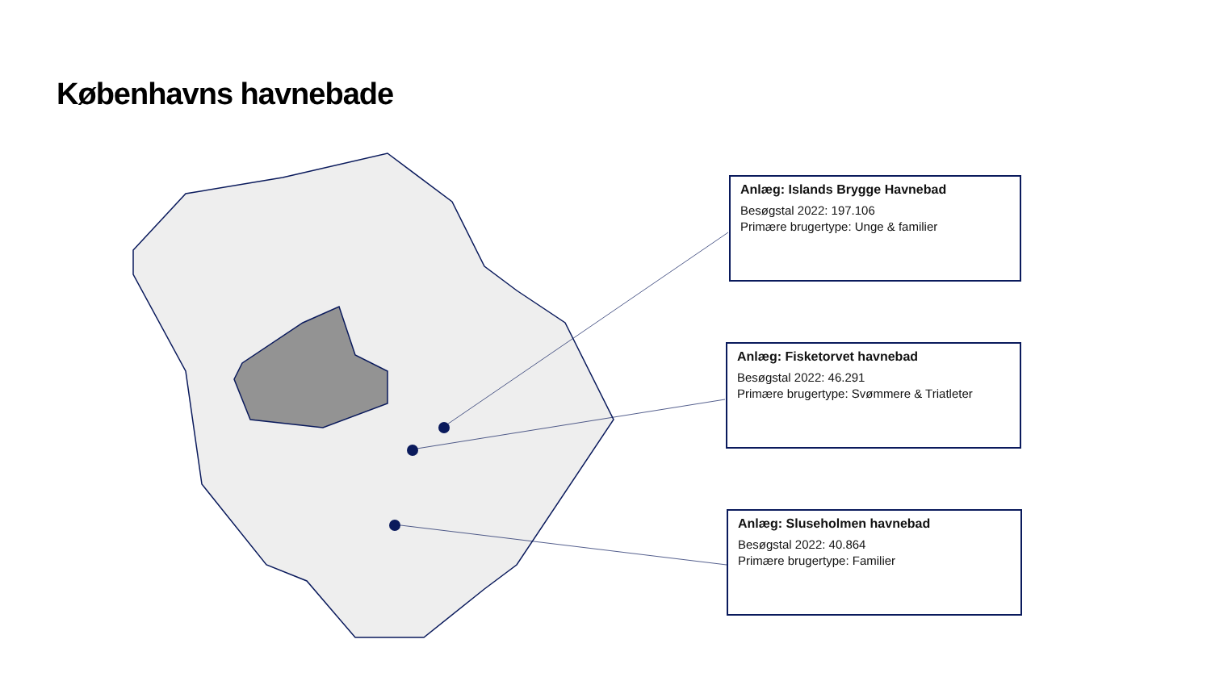Københavns havnebade
Anlæg: Islands Brygge Havnebad
Besøgstal 2022: 197.106
Primære brugertype: Unge & familier
Anlæg: Fisketorvet havnebad
Besøgstal 2022: 46.291
Primære brugertype: Svømmere & Triatleter
Anlæg: Sluseholmen havnebad
Besøgstal 2022: 40.864
Primære brugertype: Familier